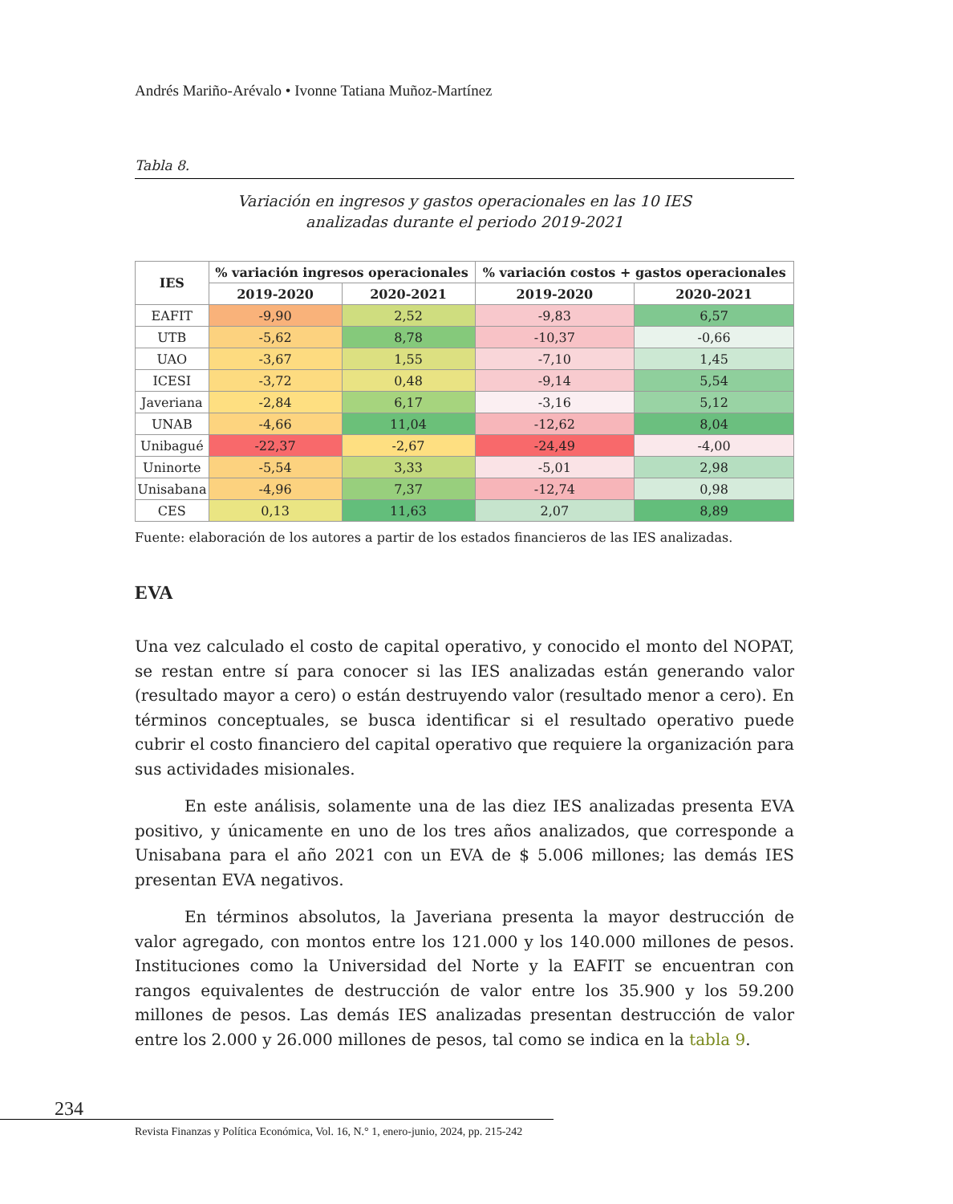Andrés Mariño-Arévalo • Ivonne Tatiana Muñoz-Martínez
Tabla 8.
Variación en ingresos y gastos operacionales en las 10 IES
analizadas durante el periodo 2019-2021
| IES | % variación ingresos operacionales | | % variación costos + gastos operacionales | |
| --- | --- | --- | --- | --- |
| | 2019-2020 | 2020-2021 | 2019-2020 | 2020-2021 |
| EAFIT | -9,90 | 2,52 | -9,83 | 6,57 |
| UTB | -5,62 | 8,78 | -10,37 | -0,66 |
| UAO | -3,67 | 1,55 | -7,10 | 1,45 |
| ICESI | -3,72 | 0,48 | -9,14 | 5,54 |
| Javeriana | -2,84 | 6,17 | -3,16 | 5,12 |
| UNAB | -4,66 | 11,04 | -12,62 | 8,04 |
| Unibagué | -22,37 | -2,67 | -24,49 | -4,00 |
| Uninorte | -5,54 | 3,33 | -5,01 | 2,98 |
| Unisabana | -4,96 | 7,37 | -12,74 | 0,98 |
| CES | 0,13 | 11,63 | 2,07 | 8,89 |
Fuente: elaboración de los autores a partir de los estados financieros de las IES analizadas.
EVA
Una vez calculado el costo de capital operativo, y conocido el monto del NOPAT, se restan entre sí para conocer si las IES analizadas están generando valor (resultado mayor a cero) o están destruyendo valor (resultado menor a cero). En términos conceptuales, se busca identificar si el resultado operativo puede cubrir el costo financiero del capital operativo que requiere la organización para sus actividades misionales.
En este análisis, solamente una de las diez IES analizadas presenta EVA positivo, y únicamente en uno de los tres años analizados, que corresponde a Unisabana para el año 2021 con un EVA de $ 5.006 millones; las demás IES presentan EVA negativos.
En términos absolutos, la Javeriana presenta la mayor destrucción de valor agregado, con montos entre los 121.000 y los 140.000 millones de pesos. Instituciones como la Universidad del Norte y la EAFIT se encuentran con rangos equivalentes de destrucción de valor entre los 35.900 y los 59.200 millones de pesos. Las demás IES analizadas presentan destrucción de valor entre los 2.000 y 26.000 millones de pesos, tal como se indica en la tabla 9.
234
Revista Finanzas y Política Económica, Vol. 16, N.° 1, enero-junio, 2024, pp. 215-242